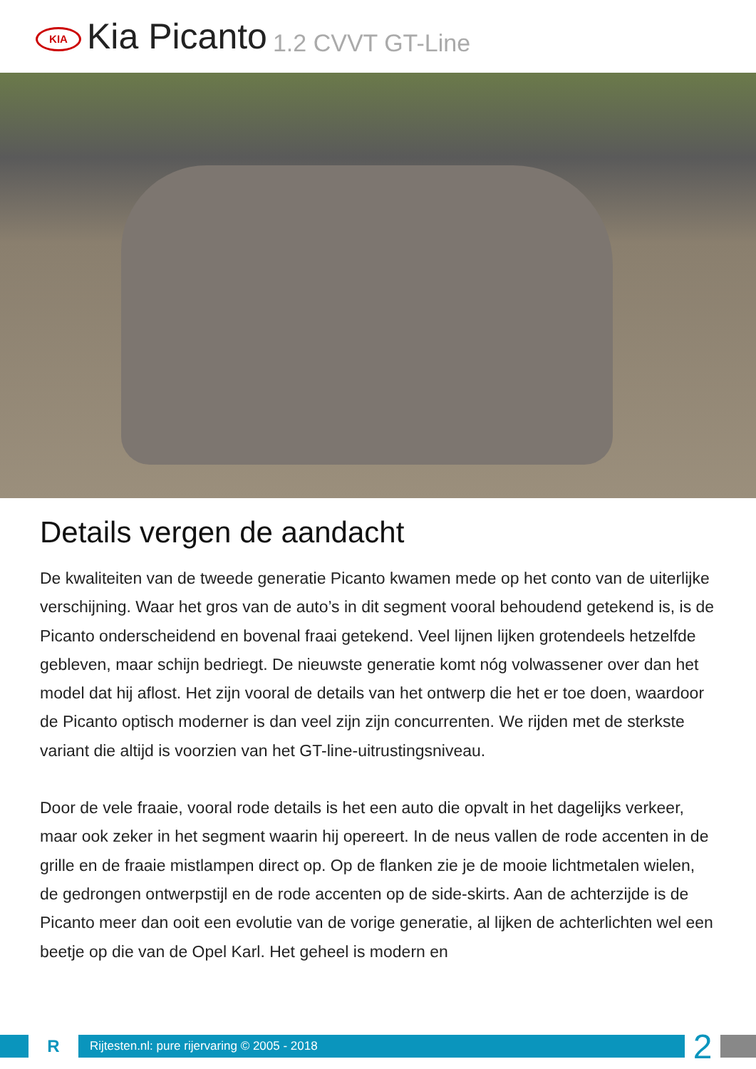KIA
Kia Picanto 1.2 CVVT GT-Line
Details vergen de aandacht
De kwaliteiten van de tweede generatie Picanto kwamen mede op het conto van de uiterlijke verschijning. Waar het gros van de auto’s in dit segment vooral behoudend getekend is, is de Picanto onderscheidend en bovenal fraai getekend. Veel lijnen lijken grotendeels hetzelfde gebleven, maar schijn bedriegt. De nieuwste generatie komt nóg volwassener over dan het model dat hij aflost. Het zijn vooral de details van het ontwerp die het er toe doen, waardoor de Picanto optisch moderner is dan veel zijn zijn concurrenten. We rijden met de sterkste variant die altijd is voorzien van het GT-line-uitrustingsniveau.
Door de vele fraaie, vooral rode details is het een auto die opvalt in het dagelijks verkeer, maar ook zeker in het segment waarin hij opereert. In de neus vallen de rode accenten in de grille en de fraaie mistlampen direct op. Op de flanken zie je de mooie lichtmetalen wielen, de gedrongen ontwerpstijl en de rode accenten op de side-skirts. Aan de achterzijde is de Picanto meer dan ooit een evolutie van de vorige generatie, al lijken de achterlichten wel een beetje op die van de Opel Karl. Het geheel is modern en
R
Rijtesten.nl: pure rijervaring © 2005 - 2018
2